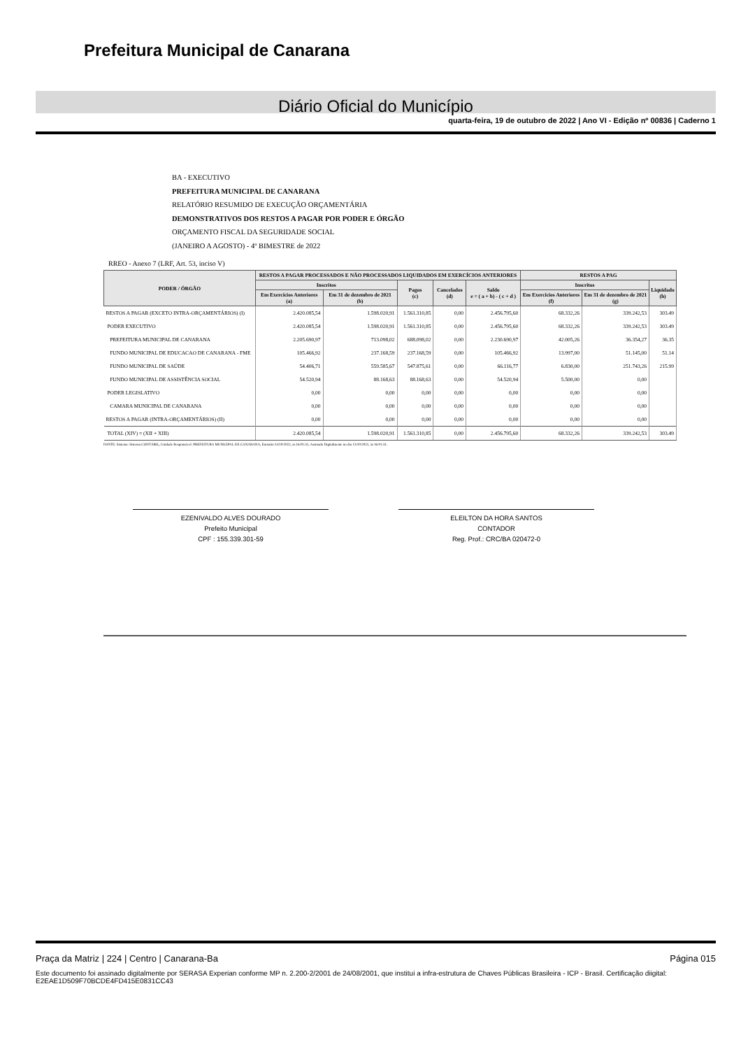Prefeitura Municipal de Canarana
Diário Oficial do Município
quarta-feira, 19 de outubro de 2022 | Ano VI - Edição nº 00836 | Caderno 1
BA - EXECUTIVO
PREFEITURA MUNICIPAL DE CANARANA
RELATÓRIO RESUMIDO DE EXECUÇÃO ORÇAMENTÁRIA
DEMONSTRATIVOS DOS RESTOS A PAGAR POR PODER E ÓRGÃO
ORÇAMENTO FISCAL DA SEGURIDADE SOCIAL
(JANEIRO A AGOSTO) - 4º BIMESTRE de 2022
RREO - Anexo 7 (LRF, Art. 53, inciso V)
| PODER / ÓRGÃO | RESTOS A PAGAR PROCESSADOS E NÃO PROCESSADOS LIQUIDADOS EM EXERCÍCIOS ANTERIORES | | | | | RESTOS A PAG | | |
| --- | --- | --- | --- | --- | --- | --- | --- | --- |
| | Inscritos | | Pagos (c) | Cancelados (d) | Saldo e = ( a + b) - ( c + d ) | Inscritos | | Liquidado (h) |
| | Em Exercícios Anteriores (a) | Em 31 de dezembro de 2021 (b) | | | | Em Exercícios Anteriores (f) | Em 31 de dezembro de 2021 (g) | |
| RESTOS A PAGAR (EXCETO INTRA-ORÇAMENTÁRIOS) (I) | 2.420.085,54 | 1.598.020,91 | 1.561.310,85 | 0,00 | 2.456.795,60 | 68.332,26 | 339.242,53 | 303.49 |
| PODER EXECUTIVO | 2.420.085,54 | 1.598.020,91 | 1.561.310,85 | 0,00 | 2.456.795,60 | 68.332,26 | 339.242,53 | 303.49 |
| PREFEITURA MUNICIPAL DE CANARANA | 2.205.690,97 | 713.098,02 | 688.098,02 | 0,00 | 2.230.690,97 | 42.005,26 | 36.354,27 | 36.35 |
| FUNDO MUNICIPAL DE EDUCACAO DE CANARANA - FME | 105.466,92 | 237.168,59 | 237.168,59 | 0,00 | 105.466,92 | 13.997,00 | 51.145,00 | 51.14 |
| FUNDO MUNICIPAL DE SAÚDE | 54.406,71 | 559.585,67 | 547.875,61 | 0,00 | 66.116,77 | 6.830,00 | 251.743,26 | 215.99 |
| FUNDO MUNICIPAL DE ASSISTÊNCIA SOCIAL | 54.520,94 | 88.168,63 | 88.168,63 | 0,00 | 54.520,94 | 5.500,00 | 0,00 | |
| PODER LEGISLATIVO | 0,00 | 0,00 | 0,00 | 0,00 | 0,00 | 0,00 | 0,00 | |
| CAMARA MUNICIPAL DE CANARANA | 0,00 | 0,00 | 0,00 | 0,00 | 0,00 | 0,00 | 0,00 | |
| RESTOS A PAGAR (INTRA-ORÇAMENTÁRIOS) (II) | 0,00 | 0,00 | 0,00 | 0,00 | 0,00 | 0,00 | 0,00 | |
| TOTAL (XIV) = (XII + XIII) | 2.420.085,54 | 1.598.020,91 | 1.561.310,85 | 0,00 | 2.456.795,60 | 68.332,26 | 339.242,53 | 303.49 |
FONTE: Sistema: Sistema CONTÁBIL, Unidade Responsável: PREFEITURA MUNICIPAL DE CANARANA, Emissão:13/10/2022, às 16:01:31, Assinado Digitalmente no dia 13/10/2022, às 16:01:31.
EZENIVALDO ALVES DOURADO
Prefeito Municipal
CPF : 155.339.301-59
ELEILTON DA HORA SANTOS
CONTADOR
Reg. Prof.: CRC/BA 020472-0
Praça da Matriz | 224 | Centro | Canarana-Ba Página 015
Este documento foi assinado digitalmente por SERASA Experian conforme MP n. 2.200-2/2001 de 24/08/2001, que institui a infra-estrutura de Chaves Públicas Brasileira - ICP - Brasil. Certificação diigital: E2EAE1D509F70BCDE4FD415E0831CC43